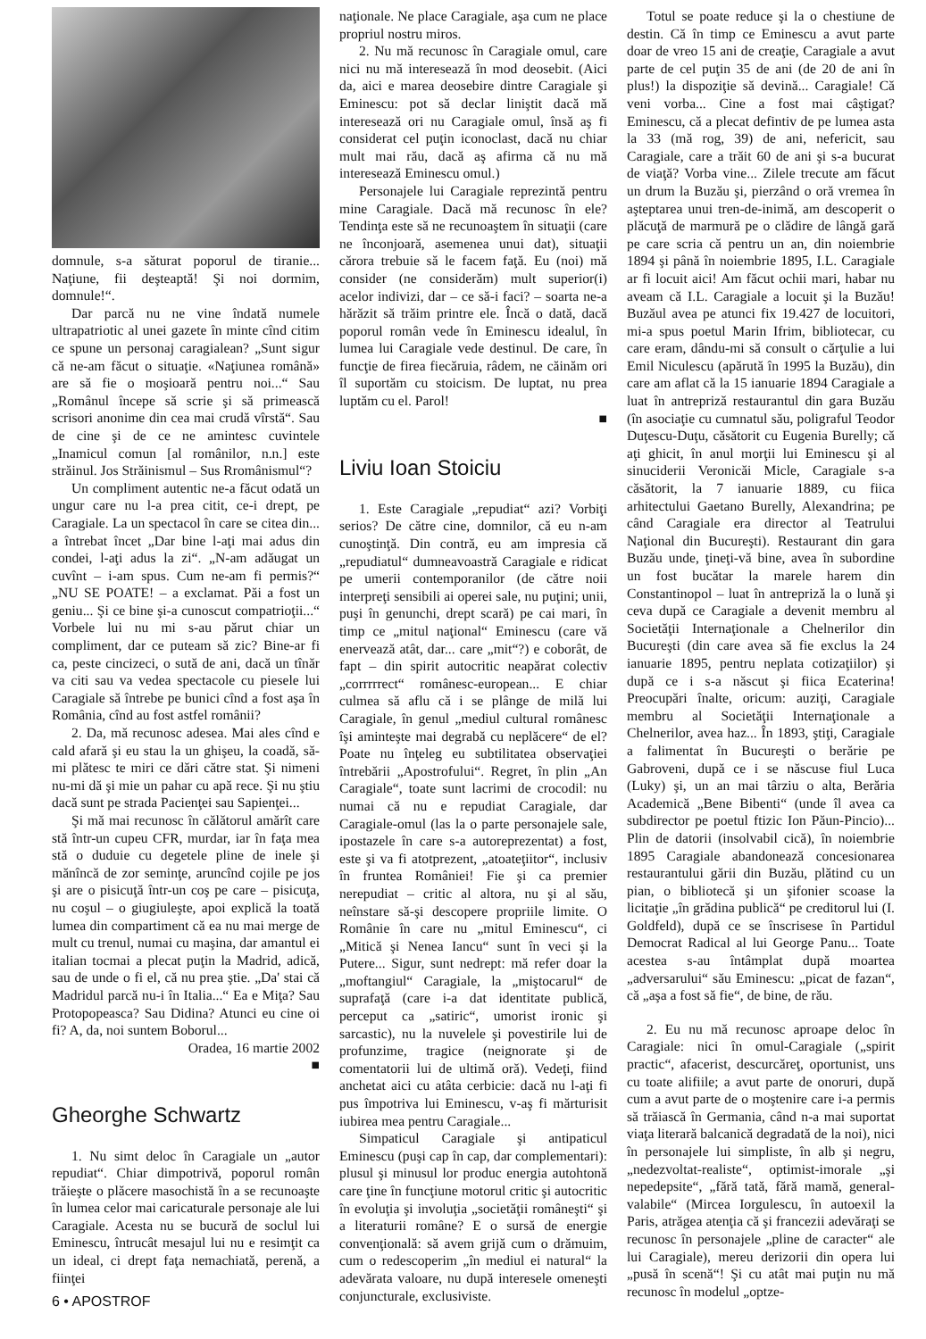domnule, s-a săturat poporul de tiranie... Naţiune, fii deşteaptă! Şi noi dormim, domnule!“.
Dar parcă nu ne vine îndată numele ultrapatriotic al unei gazete în minte cînd citim ce spune un personaj caragialean? „Sunt sigur că ne-am făcut o situaţie. «Naţiunea română» are să fie o moşioară pentru noi...“ Sau „Românul începe să scrie şi să primească scrisori anonime din cea mai crudă vîrstă“. Sau de cine şi de ce ne amintesc cuvintele „Inamicul comun [al românilor, n.n.] este străinul. Jos Străinismul – Sus Rromânismul“?
Un compliment autentic ne-a făcut odată un ungur care nu l-a prea citit, ce-i drept, pe Caragiale. La un spectacol în care se citea din... a întrebat încet „Dar bine l-aţi mai adus din condei, l-aţi adus la zi“. „N-am adăugat un cuvînt – i-am spus. Cum ne-am fi permis?“ „NU SE POATE! – a exclamat. Păi a fost un geniu... Şi ce bine şi-a cunoscut compatrioţii...“ Vorbele lui nu mi s-au părut chiar un compliment, dar ce puteam să zic? Bine-ar fi ca, peste cincizeci, o sută de ani, dacă un tînăr va citi sau va vedea spectacole cu piesele lui Caragiale să întrebe pe bunici cînd a fost aşa în România, cînd au fost astfel românii?
2. Da, mă recunosc adesea. Mai ales cînd e cald afară şi eu stau la un ghişeu, la coadă, să-mi plătesc te miri ce dări către stat. Şi nimeni nu-mi dă şi mie un pahar cu apă rece. Şi nu ştiu dacă sunt pe strada Pacienţei sau Sapienţei...
Şi mă mai recunosc în călătorul amărît care stă într-un cupeu CFR, murdar, iar în faţa mea stă o duduie cu degetele pline de inele şi mănîncă de zor seminţe, aruncînd cojile pe jos şi are o pisicuţă într-un coş pe care – pisicuţa, nu coşul – o giugiuleşte, apoi explică la toată lumea din compartiment că ea nu mai merge de mult cu trenul, numai cu maşina, dar amantul ei italian tocmai a plecat puţin la Madrid, adică, sau de unde o fi el, că nu prea ştie. „Da' stai că Madridul parcă nu-i în Italia...“ Ea e Miţa? Sau Protopopeasca? Sau Didina? Atunci eu cine oi fi? A, da, noi suntem Boborul...
Oradea, 16 martie 2002
■
Gheorghe Schwartz
1. Nu simt deloc în Caragiale un „autor repudiat“. Chiar dimpotrivă, poporul român trăieşte o plăcere masochistă în a se recunoaşte în lumea celor mai caricaturale personaje ale lui Caragiale. Acesta nu se bucură de soclul lui Eminescu, întrucât mesajul lui nu e resimţit ca un ideal, ci drept faţa nemachiată, perenă, a fiinţei
naţionale. Ne place Caragiale, aşa cum ne place propriul nostru miros.
2. Nu mă recunosc în Caragiale omul, care nici nu mă interesează în mod deosebit. (Aici da, aici e marea deosebire dintre Caragiale şi Eminescu: pot să declar liniştit dacă mă interesează ori nu Caragiale omul, însă aş fi considerat cel puţin iconoclast, dacă nu chiar mult mai rău, dacă aş afirma că nu mă interesează Eminescu omul.)
Personajele lui Caragiale reprezintă pentru mine Caragiale. Dacă mă recunosc în ele? Tendinţa este să ne recunoaştem în situaţii (care ne înconjoară, asemenea unui dat), situaţii cărora trebuie să le facem faţă. Eu (noi) mă consider (ne considerăm) mult superior(i) acelor indivizi, dar – ce să-i faci? – soarta ne-a hărăzit să trăim printre ele. Încă o dată, dacă poporul român vede în Eminescu idealul, în lumea lui Caragiale vede destinul. De care, în funcţie de firea fiecăruia, râdem, ne căinăm ori îl suportăm cu stoicism. De luptat, nu prea luptăm cu el. Parol!
■
Liviu Ioan Stoiciu
1. Este Caragiale „repudiat“ azi? Vorbiţi serios? De către cine, domnilor, că eu n-am cunoştinţă. Din contră, eu am impresia că „repudiatul“ dumneavoastră Caragiale e ridicat pe umerii contemporanilor (de către noii interpreţi sensibili ai operei sale, nu puţini; unii, puşi în genunchi, drept scară) pe cai mari, în timp ce „mitul naţional“ Eminescu (care vă enervează atât, dar... care „mit“?) e coborât, de fapt – din spirit autocritic neapărat colectiv „corrrrrect“ românesc-european... E chiar culmea să aflu că i se plânge de milă lui Caragiale, în genul „mediul cultural românesc îşi aminteşte mai degrabă cu neplăcere“ de el? Poate nu înţeleg eu subtilitatea observaţiei întrebării „Apostrofului“. Regret, în plin „An Caragiale“, toate sunt lacrimi de crocodil: nu numai că nu e repudiat Caragiale, dar Caragiale-omul (las la o parte personajele sale, ipostazele în care s-a autoreprezentat) a fost, este şi va fi atotprezent, „atoateţiitor“, inclusiv în fruntea României! Fie şi ca premier nerepudiat – critic al altora, nu şi al său, neînstare să-şi descopere propriile limite. O Românie în care nu „mitul Eminescu“, ci „Mitică şi Nenea Iancu“ sunt în veci şi la Putere... Sigur, sunt nedrept: mă refer doar la „moftangiul“ Caragiale, la „miştocarul“ de suprafaţă (care i-a dat identitate publică, perceput ca „satiric“, umorist ironic şi sarcastic), nu la nuvelele şi povestirile lui de profunzime, tragice (neignorate şi de comentatorii lui de ultimă oră). Vedeţi, fiind anchetat aici cu atâta cerbicie: dacă nu l-aţi fi pus împotriva lui Eminescu, v-aş fi mărturisit iubirea mea pentru Caragiale...
Simpaticul Caragiale şi antipaticul Eminescu (puşi cap în cap, dar complementari): plusul şi minusul lor produc energia autohtonă care ţine în funcţiune motorul critic şi autocritic în evoluţia şi involuţia „societăţii româneşti“ şi a literaturii române? E o sursă de energie convenţională: să avem grijă cum o drămuim, cum o redescoperim „în mediul ei natural“ la adevărata valoare, nu după interesele omeneşti conjuncturale, exclusiviste.
Totul se poate reduce şi la o chestiune de destin. Că în timp ce Eminescu a avut parte doar de vreo 15 ani de creaţie, Caragiale a avut parte de cel puţin 35 de ani (de 20 de ani în plus!) la dispoziţie să devină... Caragiale! Că veni vorba... Cine a fost mai câştigat? Eminescu, că a plecat defintiv de pe lumea asta la 33 (mă rog, 39) de ani, nefericit, sau Caragiale, care a trăit 60 de ani şi s-a bucurat de viaţă? Vorba vine... Zilele trecute am făcut un drum la Buzău şi, pierzând o oră vremea în aşteptarea unui tren-de-inimă, am descoperit o plăcuţă de marmură pe o clădire de lângă gară pe care scria că pentru un an, din noiembrie 1894 şi până în noiembrie 1895, I.L. Caragiale ar fi locuit aici! Am făcut ochii mari, habar nu aveam că I.L. Caragiale a locuit şi la Buzău! Buzăul avea pe atunci fix 19.427 de locuitori, mi-a spus poetul Marin Ifrim, bibliotecar, cu care eram, dându-mi să consult o cărţulie a lui Emil Niculescu (apărută în 1995 la Buzău), din care am aflat că la 15 ianuarie 1894 Caragiale a luat în antrepriză restaurantul din gara Buzău (în asociaţie cu cumnatul său, poligraful Teodor Duţescu-Duţu, căsătorit cu Eugenia Burelly; că aţi ghicit, în anul morţii lui Eminescu şi al sinuciderii Veronicăi Micle, Caragiale s-a căsătorit, la 7 ianuarie 1889, cu fiica arhitectului Gaetano Burelly, Alexandrina; pe când Caragiale era director al Teatrului Naţional din Bucureşti). Restaurant din gara Buzău unde, ţineţi-vă bine, avea în subordine un fost bucătar la marele harem din Constantinopol – luat în antrepriză la o lună şi ceva după ce Caragiale a devenit membru al Societăţii Internaţionale a Chelnerilor din Bucureşti (din care avea să fie exclus la 24 ianuarie 1895, pentru neplata cotizaţiilor) şi după ce i s-a născut şi fiica Ecaterina! Preocupări înalte, oricum: auziţi, Caragiale membru al Societăţii Internaţionale a Chelnerilor, avea haz... În 1893, ştiţi, Caragiale a falimentat în Bucureşti o berărie pe Gabroveni, după ce i se născuse fiul Luca (Luky) şi, un an mai târziu o alta, Berăria Academică „Bene Bibenti“ (unde îl avea ca subdirector pe poetul ftizic Ion Păun-Pincio)... Plin de datorii (insolvabil cică), în noiembrie 1895 Caragiale abandonează concesionarea restaurantului gării din Buzău, plătind cu un pian, o bibliotecă şi un şifonier scoase la licitaţie „în grădina publică“ pe creditorul lui (I. Goldfeld), după ce se înscrisese în Partidul Democrat Radical al lui George Panu... Toate acestea s-au întâmplat după moartea „adversarului“ său Eminescu: „picat de fazan“, că „aşa a fost să fie“, de bine, de rău.
2. Eu nu mă recunosc aproape deloc în Caragiale: nici în omul-Caragiale („spirit practic“, afacerist, descurcăreţ, oportunist, uns cu toate alifiile; a avut parte de onoruri, după cum a avut parte de o moştenire care i-a permis să trăiască în Germania, când n-a mai suportat viaţa literară balcanică degradată de la noi), nici în personajele lui simpliste, în alb şi negru, „nedezvoltat-realiste“, optimist-imorale „şi nepedepsite“, „fără tată, fără mamă, general-valabile“ (Mircea Iorgulescu, în autoexil la Paris, atrăgea atenţia că şi francezii adevăraţi se recunosc în personajele „pline de caracter“ ale lui Caragiale), mereu derizorii din opera lui „pusă în scenă“! Şi cu atât mai puţin nu mă recunosc în modelul „optze-
6 • APOSTROF